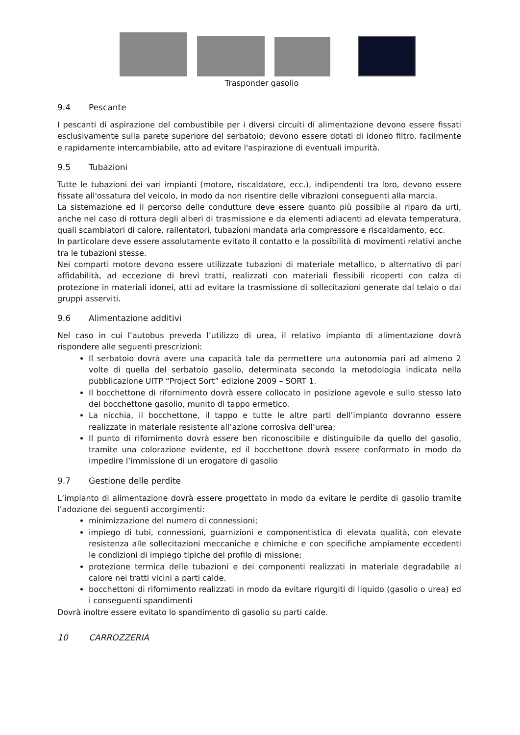Trasponder gasolio
9.4 Pescante
I pescanti di aspirazione del combustibile per i diversi circuiti di alimentazione devono essere fissati esclusivamente sulla parete superiore del serbatoio; devono essere dotati di idoneo filtro, facilmente e rapidamente intercambiabile, atto ad evitare l'aspirazione di eventuali impurità.
9.5 Tubazioni
Tutte le tubazioni dei vari impianti (motore, riscaldatore, ecc.), indipendenti tra loro, devono essere fissate all'ossatura del veicolo, in modo da non risentire delle vibrazioni conseguenti alla marcia.
La sistemazione ed il percorso delle condutture deve essere quanto più possibile al riparo da urti, anche nel caso di rottura degli alberi di trasmissione e da elementi adiacenti ad elevata temperatura, quali scambiatori di calore, rallentatori, tubazioni mandata aria compressore e riscaldamento, ecc.
In particolare deve essere assolutamente evitato il contatto e la possibilità di movimenti relativi anche tra le tubazioni stesse.
Nei comparti motore devono essere utilizzate tubazioni di materiale metallico, o alternativo di pari affidabilità, ad eccezione di brevi tratti, realizzati con materiali flessibili ricoperti con calza di protezione in materiali idonei, atti ad evitare la trasmissione di sollecitazioni generate dal telaio o dai gruppi asserviti.
9.6 Alimentazione additivi
Nel caso in cui l’autobus preveda l’utilizzo di urea, il relativo impianto di alimentazione dovrà rispondere alle seguenti prescrizioni:
Il serbatoio dovrà avere una capacità tale da permettere una autonomia pari ad almeno 2 volte di quella del serbatoio gasolio, determinata secondo la metodologia indicata nella pubblicazione UITP “Project Sort” edizione 2009 – SORT 1.
Il bocchettone di rifornimento dovrà essere collocato in posizione agevole e sullo stesso lato del bocchettone gasolio, munito di tappo ermetico.
La nicchia, il bocchettone, il tappo e tutte le altre parti dell’impianto dovranno essere realizzate in materiale resistente all’azione corrosiva dell’urea;
Il punto di rifornimento dovrà essere ben riconoscibile e distinguibile da quello del gasolio, tramite una colorazione evidente, ed il bocchettone dovrà essere conformato in modo da impedire l’immissione di un erogatore di gasolio
9.7 Gestione delle perdite
L’impianto di alimentazione dovrà essere progettato in modo da evitare le perdite di gasolio tramite l’adozione dei seguenti accorgimenti:
minimizzazione del numero di connessioni;
impiego di tubi, connessioni, guarnizioni e componentistica di elevata qualità, con elevate resistenza alle sollecitazioni meccaniche e chimiche e con specifiche ampiamente eccedenti le condizioni di impiego tipiche del profilo di missione;
protezione termica delle tubazioni e dei componenti realizzati in materiale degradabile al calore nei tratti vicini a parti calde.
bocchettoni di rifornimento realizzati in modo da evitare rigurgiti di liquido (gasolio o urea) ed i conseguenti spandimenti
Dovrà inoltre essere evitato lo spandimento di gasolio su parti calde.
10 CARROZZERIA